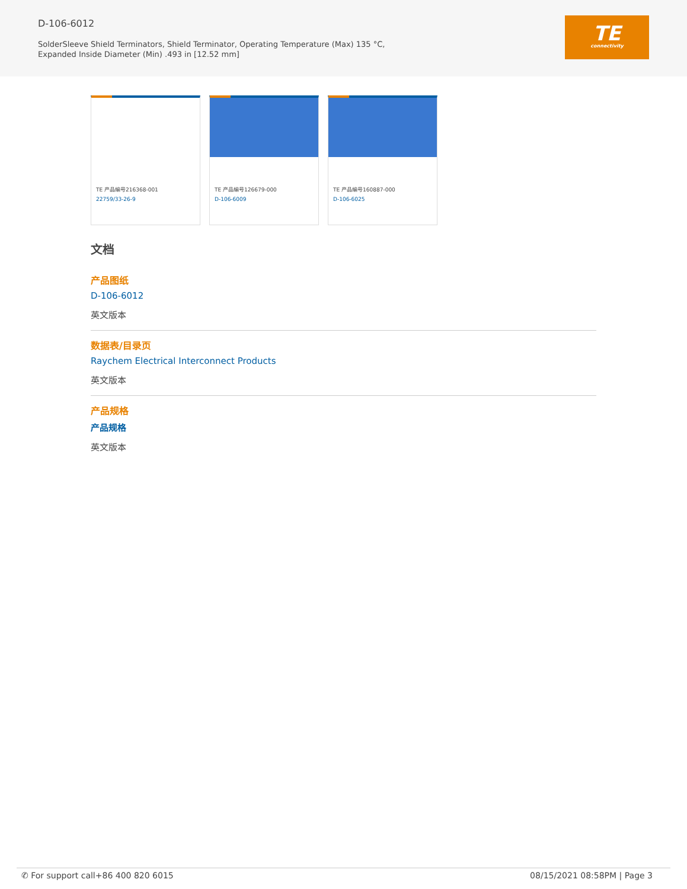D-106-6012
SolderSleeve Shield Terminators, Shield Terminator, Operating Temperature (Max) 135 °C, Expanded Inside Diameter (Min) .493 in [12.52 mm]
TE
connectivity
TE 产品编号216368-001
22759/33-26-9
TE 产品编号126679-000
D-106-6009
TE 产品编号160887-000
D-106-6025
文档
产品图纸
D-106-6012
英文版本
数据表/目录页
Raychem Electrical Interconnect Products
英文版本
产品规格
产品规格
英文版本
✆ For support call+86 400 820 6015 08/15/2021 08:58PM | Page 3